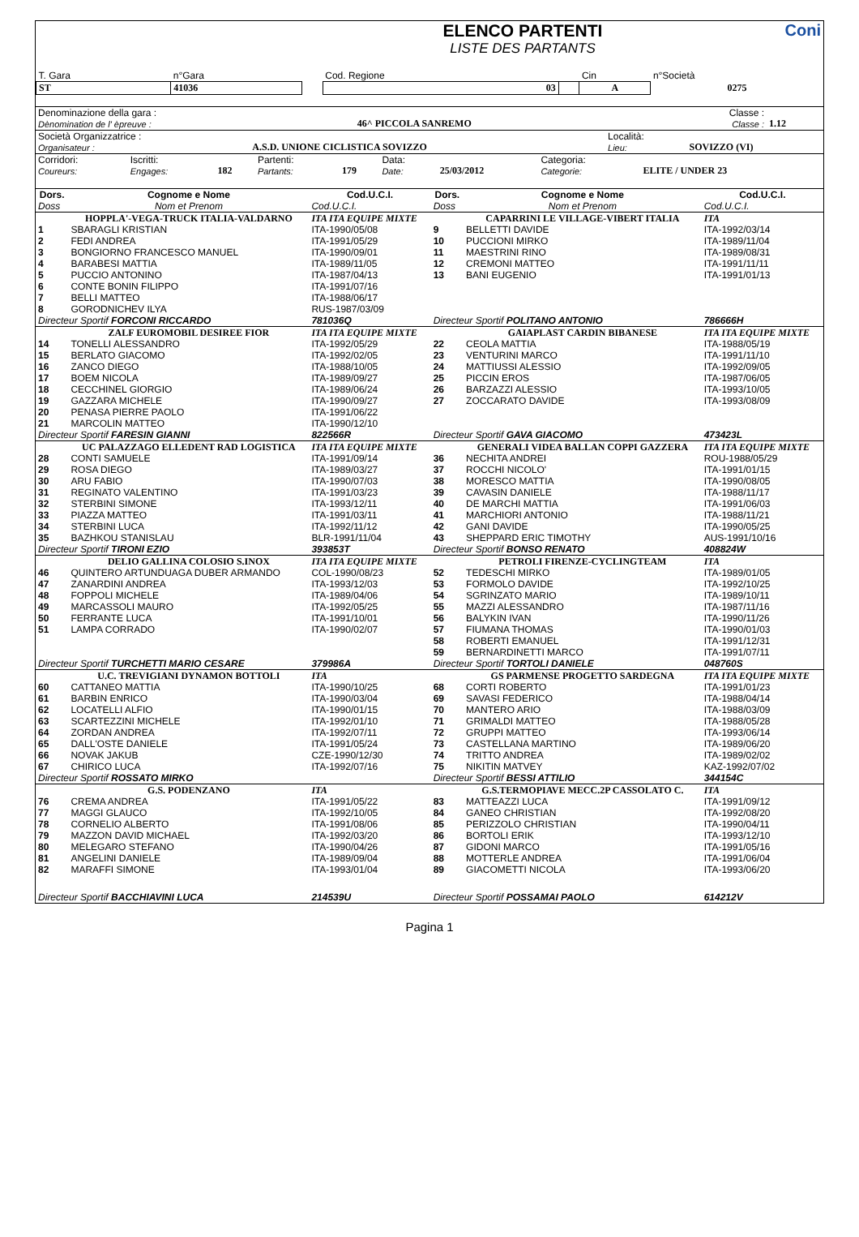| | ELENCO PARTENTI LISTE DES PARTANTS | Coni |
| T. Gara | n°Gara | | Cod. Regione | | Cin | n°Società |
| ST | 41036 | | 03 | | A | 0275 |
| Denominazione della gara : Dènomination de l' èpreuve : | 46^ PICCOLA SANREMO | Classe : Classe : | 1.12 |
| Società Organizzatrice : Organisateur : | A.S.D. UNIONE CICLISTICA SOVIZZO | Località: Lieu: | SOVIZZO (VI) |
| Corridori: Coureurs: | Iscritti: Engages: | 182 | Partenti: Partants: | 179 | Data: Date: | 25/03/2012 | Categoria: Categorie: | ELITE / UNDER 23 |
| Dors. | Cognome e Nome | Cod.U.C.I. | Dors. | Cognome e Nome | Cod.U.C.I. |
| --- | --- | --- | --- | --- | --- |
| Doss | Nom et Prenom | Cod.U.C.I. | Doss | Nom et Prenom | Cod.U.C.I. |
| | HOPPLA'-VEGA-TRUCK ITALIA-VALDARNO | ITA ITA EQUIPE MIXTE | | CAPARRINI LE VILLAGE-VIBERT ITALIA | ITA |
| 1 2 3 4 5 6 7 8 | SBARAGLI KRISTIAN FEDI ANDREA BONGIORNO FRANCESCO MANUEL BARABESI MATTIA PUCCIO ANTONINO CONTE BONIN FILIPPO BELLI MATTEO GORODNICHEV ILYA | ITA-1990/05/08 ITA-1991/05/29 ITA-1990/09/01 ITA-1989/11/05 ITA-1987/04/13 ITA-1991/07/16 ITA-1988/06/17 RUS-1987/03/09 | 9 10 11 12 13 | BELLETTI DAVIDE PUCCIONI MIRKO MAESTRINI RINO CREMONI MATTEO BANI EUGENIO | ITA-1992/03/14 ITA-1989/11/04 ITA-1989/08/31 ITA-1991/11/11 ITA-1991/01/13 |
| Directeur Sportif FORCONI RICCARDO | | 781036Q | Directeur Sportif POLITANO ANTONIO | | 786666H |
| | ZALF EUROMOBIL DESIREE FIOR | ITA ITA EQUIPE MIXTE | | GAIAPLAST CARDIN BIBANESE | ITA ITA EQUIPE MIXTE |
| 14 15 16 17 18 19 20 21 | TONELLI ALESSANDRO BERLATO GIACOMO ZANCO DIEGO BOEM NICOLA CECCHINEL GIORGIO GAZZARA MICHELE PENASA PIERRE PAOLO MARCOLIN MATTEO | ITA-1992/05/29 ITA-1992/02/05 ITA-1988/10/05 ITA-1989/09/27 ITA-1989/06/24 ITA-1990/09/27 ITA-1991/06/22 ITA-1990/12/10 | 22 23 24 25 26 27 | CEOLA MATTIA VENTURINI MARCO MATTIUSSI ALESSIO PICCIN EROS BARZAZZI ALESSIO ZOCCARATO DAVIDE | ITA-1988/05/19 ITA-1991/11/10 ITA-1992/09/05 ITA-1987/06/05 ITA-1993/10/05 ITA-1993/08/09 |
| Directeur Sportif FARESIN GIANNI | | 822566R | Directeur Sportif GAVA GIACOMO | | 473423L |
| | UC PALAZZAGO ELLEDENT RAD LOGISTICA | ITA ITA EQUIPE MIXTE | | GENERALI VIDEA BALLAN COPPI GAZZERA | ITA ITA EQUIPE MIXTE |
| 28 29 30 31 32 33 34 35 | CONTI SAMUELE ROSA DIEGO ARU FABIO REGINATO VALENTINO STERBINI SIMONE PIAZZA MATTEO STERBINI LUCA BAZHKOU STANISLAU | ITA-1991/09/14 ITA-1989/03/27 ITA-1990/07/03 ITA-1991/03/23 ITA-1993/12/11 ITA-1991/03/11 ITA-1992/11/12 BLR-1991/11/04 | 36 37 38 39 40 41 42 43 | NECHITA ANDREI ROCCHI NICOLO' MORESCO MATTIA CAVASIN DANIELE DE MARCHI MATTIA MARCHIORI ANTONIO GANI DAVIDE SHEPPARD ERIC TIMOTHY | ROU-1988/05/29 ITA-1991/01/15 ITA-1990/08/05 ITA-1988/11/17 ITA-1991/06/03 ITA-1988/11/21 ITA-1990/05/25 AUS-1991/10/16 |
| Directeur Sportif TIRONI EZIO | | 393853T | Directeur Sportif BONSO RENATO | | 408824W |
| | DELIO GALLINA COLOSIO S.INOX | ITA ITA EQUIPE MIXTE | | PETROLI FIRENZE-CYCLINGTEAM | ITA |
| 46 47 48 49 50 51 | QUINTERO ARTUNDUAGA DUBER ARMANDO ZANARDINI ANDREA FOPPOLI MICHELE MARCASSOLI MAURO FERRANTE LUCA LAMPA CORRADO | COL-1990/08/23 ITA-1993/12/03 ITA-1989/04/06 ITA-1992/05/25 ITA-1991/10/01 ITA-1990/02/07 | 52 53 54 55 56 57 58 59 | TEDESCHI MIRKO FORMOLO DAVIDE SGRINZATO MARIO MAZZI ALESSANDRO BALYKIN IVAN FIUMANA THOMAS ROBERTI EMANUEL BERNARDINETTI MARCO | ITA-1989/01/05 ITA-1992/10/25 ITA-1989/10/11 ITA-1987/11/16 ITA-1990/11/26 ITA-1990/01/03 ITA-1991/12/31 ITA-1991/07/11 |
| Directeur Sportif TURCHETTI MARIO CESARE | | 379986A | Directeur Sportif TORTOLI DANIELE | | 048760S |
| | U.C. TREVIGIANI DYNAMON BOTTOLI | ITA | | GS PARMENSE PROGETTO SARDEGNA | ITA ITA EQUIPE MIXTE |
| 60 61 62 63 64 65 66 67 | CATTANEO MATTIA BARBIN ENRICO LOCATELLI ALFIO SCARTEZZINI MICHELE ZORDAN ANDREA DALL'OSTE DANIELE NOVAK JAKUB CHIRICO LUCA | ITA-1990/10/25 ITA-1990/03/04 ITA-1990/01/15 ITA-1992/01/10 ITA-1992/07/11 ITA-1991/05/24 CZE-1990/12/30 ITA-1992/07/16 | 68 69 70 71 72 73 74 75 | CORTI ROBERTO SAVASI FEDERICO MANTERO ARIO GRIMALDI MATTEO GRUPPI MATTEO CASTELLANA MARTINO TRITTO ANDREA NIKITIN MATVEY | ITA-1991/01/23 ITA-1988/04/14 ITA-1988/03/09 ITA-1988/05/28 ITA-1993/06/14 ITA-1989/06/20 ITA-1989/02/02 KAZ-1992/07/02 |
| Directeur Sportif ROSSATO MIRKO | | | Directeur Sportif BESSI ATTILIO | | 344154C |
| | G.S. PODENZANO | ITA | | G.S.TERMOPIAVE MECC.2P CASSOLATO C. | ITA |
| 76 77 78 79 80 81 82 | CREMA ANDREA MAGGI GLAUCO CORNELIO ALBERTO MAZZON DAVID MICHAEL MELEGARO STEFANO ANGELINI DANIELE MARAFFI SIMONE | ITA-1991/05/22 ITA-1992/10/05 ITA-1991/08/06 ITA-1992/03/20 ITA-1990/04/26 ITA-1989/09/04 ITA-1993/01/04 | 83 84 85 86 87 88 89 | MATTEAZZI LUCA GANEO CHRISTIAN PERIZZOLO CHRISTIAN BORTOLI ERIK GIDONI MARCO MOTTERLE ANDREA GIACOMETTI NICOLA | ITA-1991/09/12 ITA-1992/08/20 ITA-1990/04/11 ITA-1993/12/10 ITA-1991/05/16 ITA-1991/06/04 ITA-1993/06/20 |
| Directeur Sportif BACCHIAVINI LUCA | | 214539U | Directeur Sportif POSSAMAI PAOLO | | 614212V |
Pagina 1